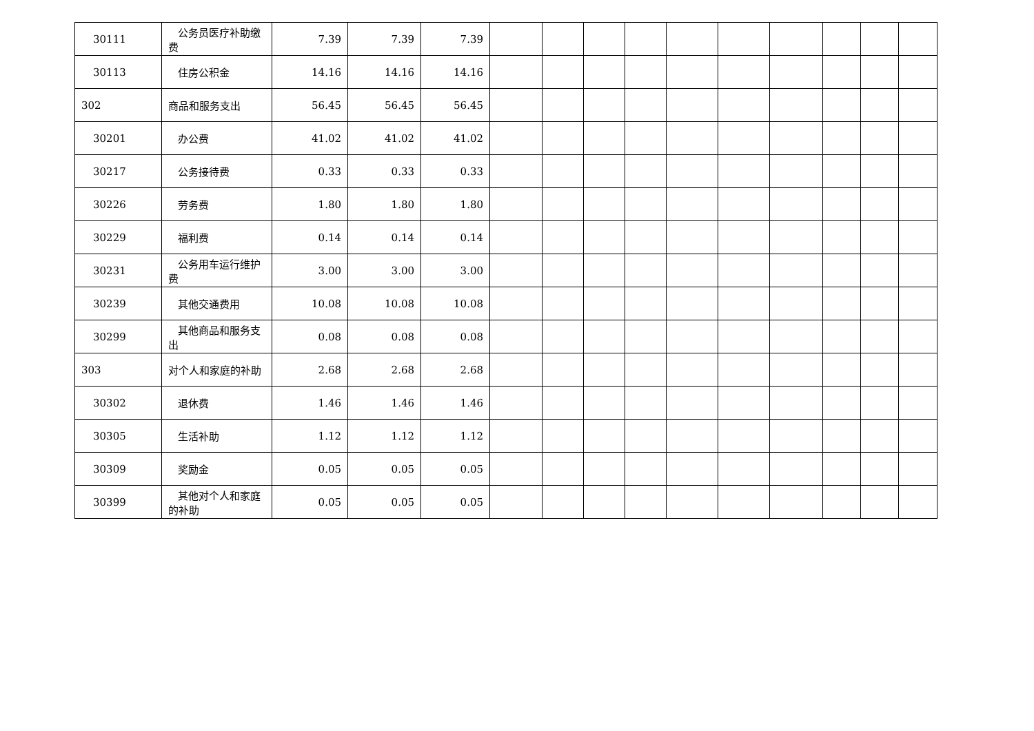| 30111 | 公务员医疗补助缴费 | 7.39 | 7.39 | 7.39 | | | | | | | | | | |
| 30113 | 住房公积金 | 14.16 | 14.16 | 14.16 | | | | | | | | | | |
| 302 | 商品和服务支出 | 56.45 | 56.45 | 56.45 | | | | | | | | | | |
| 30201 | 办公费 | 41.02 | 41.02 | 41.02 | | | | | | | | | | |
| 30217 | 公务接待费 | 0.33 | 0.33 | 0.33 | | | | | | | | | | |
| 30226 | 劳务费 | 1.80 | 1.80 | 1.80 | | | | | | | | | | |
| 30229 | 福利费 | 0.14 | 0.14 | 0.14 | | | | | | | | | | |
| 30231 | 公务用车运行维护费 | 3.00 | 3.00 | 3.00 | | | | | | | | | | |
| 30239 | 其他交通费用 | 10.08 | 10.08 | 10.08 | | | | | | | | | | |
| 30299 | 其他商品和服务支出 | 0.08 | 0.08 | 0.08 | | | | | | | | | | |
| 303 | 对个人和家庭的补助 | 2.68 | 2.68 | 2.68 | | | | | | | | | | |
| 30302 | 退休费 | 1.46 | 1.46 | 1.46 | | | | | | | | | | |
| 30305 | 生活补助 | 1.12 | 1.12 | 1.12 | | | | | | | | | | |
| 30309 | 奖励金 | 0.05 | 0.05 | 0.05 | | | | | | | | | | |
| 30399 | 其他对个人和家庭的补助 | 0.05 | 0.05 | 0.05 | | | | | | | | | | |